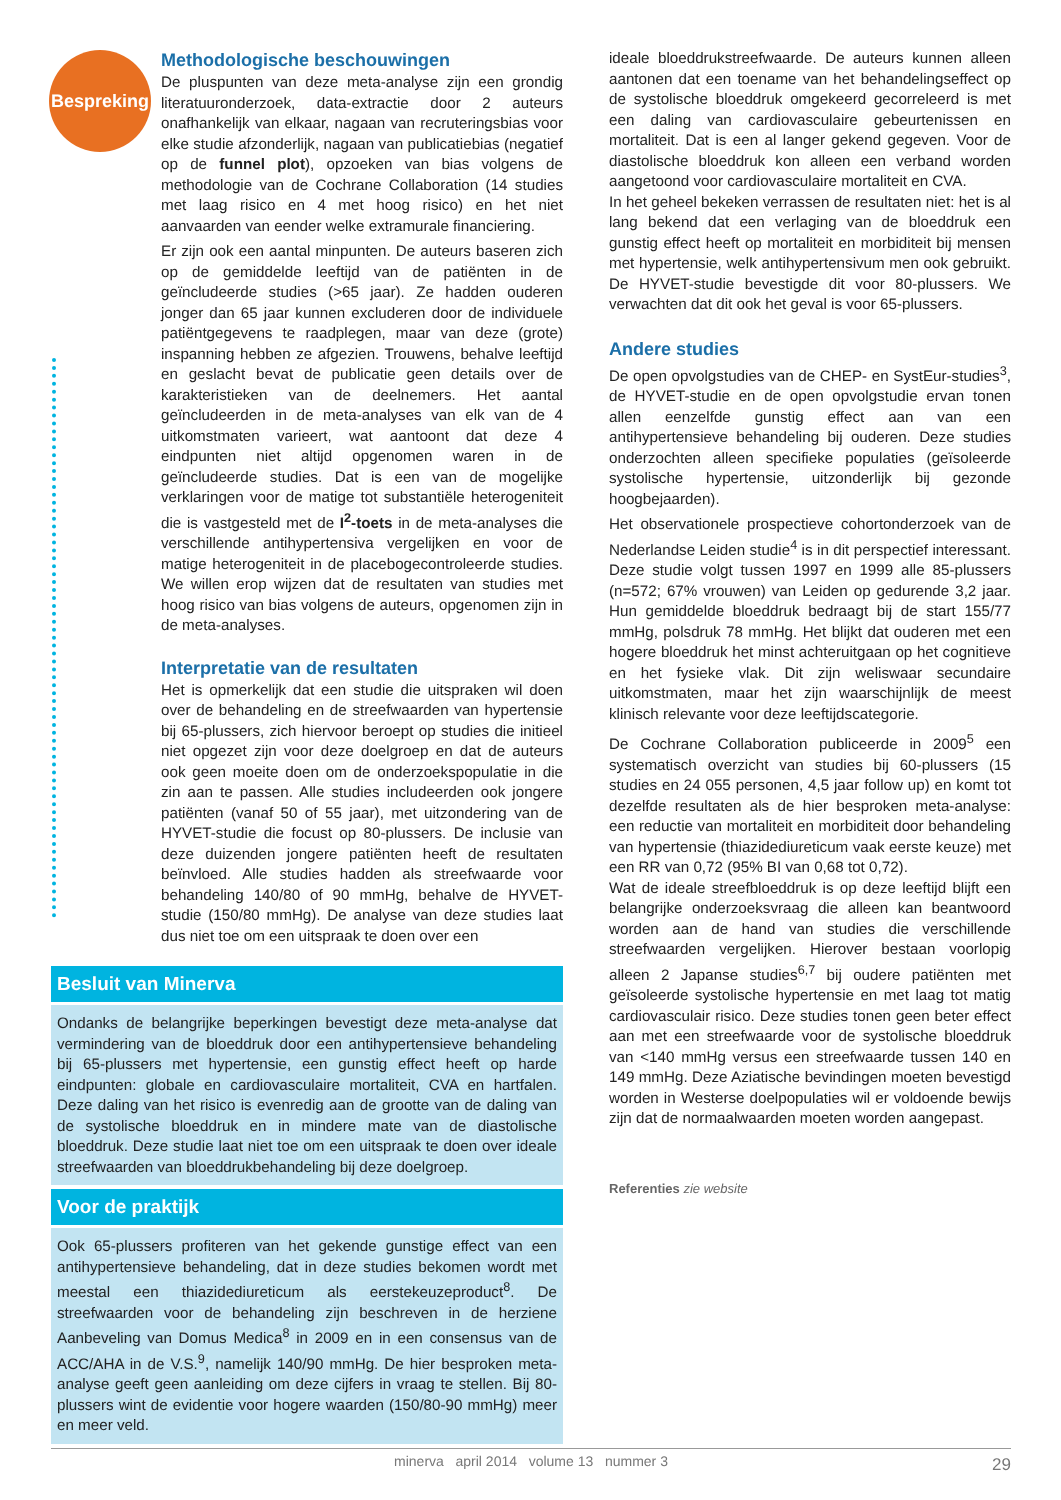Bespreking
Methodologische beschouwingen
De pluspunten van deze meta-analyse zijn een grondig literatuuronderzoek, data-extractie door 2 auteurs onafhankelijk van elkaar, nagaan van recruteringsbias voor elke studie afzonderlijk, nagaan van publicatiebias (negatief op de funnel plot), opzoeken van bias volgens de methodologie van de Cochrane Collaboration (14 studies met laag risico en 4 met hoog risico) en het niet aanvaarden van eender welke extramurale financiering.
Er zijn ook een aantal minpunten. De auteurs baseren zich op de gemiddelde leeftijd van de patiënten in de geïncludeerde studies (>65 jaar). Ze hadden ouderen jonger dan 65 jaar kunnen excluderen door de individuele patiëntgegevens te raadplegen, maar van deze (grote) inspanning hebben ze afgezien. Trouwens, behalve leeftijd en geslacht bevat de publicatie geen details over de karakteristieken van de deelnemers. Het aantal geïncludeerden in de meta-analyses van elk van de 4 uitkomstmaten varieert, wat aantoont dat deze 4 eindpunten niet altijd opgenomen waren in de geïncludeerde studies. Dat is een van de mogelijke verklaringen voor de matige tot substantiële heterogeniteit die is vastgesteld met de I<sup>2</sup>-toets in de meta-analyses die verschillende antihypertensiva vergelijken en voor de matige heterogeniteit in de placebogecontroleerde studies. We willen erop wijzen dat de resultaten van studies met hoog risico van bias volgens de auteurs, opgenomen zijn in de meta-analyses.
Interpretatie van de resultaten
Het is opmerkelijk dat een studie die uitspraken wil doen over de behandeling en de streefwaarden van hypertensie bij 65-plussers, zich hiervoor beroept op studies die initieel niet opgezet zijn voor deze doelgroep en dat de auteurs ook geen moeite doen om de onderzoekspopulatie in die zin aan te passen. Alle studies includeerden ook jongere patiënten (vanaf 50 of 55 jaar), met uitzondering van de HYVET-studie die focust op 80-plussers. De inclusie van deze duizenden jongere patiënten heeft de resultaten beïnvloed. Alle studies hadden als streefwaarde voor behandeling 140/80 of 90 mmHg, behalve de HYVET-studie (150/80 mmHg). De analyse van deze studies laat dus niet toe om een uitspraak te doen over een
Besluit van Minerva
Ondanks de belangrijke beperkingen bevestigt deze meta-analyse dat vermindering van de bloeddruk door een antihypertensieve behandeling bij 65-plussers met hypertensie, een gunstig effect heeft op harde eindpunten: globale en cardiovasculaire mortaliteit, CVA en hartfalen. Deze daling van het risico is evenredig aan de grootte van de daling van de systolische bloeddruk en in mindere mate van de diastolische bloeddruk. Deze studie laat niet toe om een uitspraak te doen over ideale streefwaarden van bloeddrukbehandeling bij deze doelgroep.
Voor de praktijk
Ook 65-plussers profiteren van het gekende gunstige effect van een antihypertensieve behandeling, dat in deze studies bekomen wordt met meestal een thiazidediureticum als eerstekeuzeproduct<sup>8</sup>. De streefwaarden voor de behandeling zijn beschreven in de herziene Aanbeveling van Domus Medica<sup>8</sup> in 2009 en in een consensus van de ACC/AHA in de V.S.<sup>9</sup>, namelijk 140/90 mmHg. De hier besproken meta-analyse geeft geen aanleiding om deze cijfers in vraag te stellen. Bij 80-plussers wint de evidentie voor hogere waarden (150/80-90 mmHg) meer en meer veld.
ideale bloeddrukstreefwaarde. De auteurs kunnen alleen aantonen dat een toename van het behandelingseffect op de systolische bloeddruk omgekeerd gecorreleerd is met een daling van cardiovasculaire gebeurtenissen en mortaliteit. Dat is een al langer gekend gegeven. Voor de diastolische bloeddruk kon alleen een verband worden aangetoond voor cardiovasculaire mortaliteit en CVA.
In het geheel bekeken verrassen de resultaten niet: het is al lang bekend dat een verlaging van de bloeddruk een gunstig effect heeft op mortaliteit en morbiditeit bij mensen met hypertensie, welk antihypertensivum men ook gebruikt. De HYVET-studie bevestigde dit voor 80-plussers. We verwachten dat dit ook het geval is voor 65-plussers.
Andere studies
De open opvolgstudies van de CHEP- en SystEur-studies<sup>3</sup>, de HYVET-studie en de open opvolgstudie ervan tonen allen eenzelfde gunstig effect aan van een antihypertensieve behandeling bij ouderen. Deze studies onderzochten alleen specifieke populaties (geïsoleerde systolische hypertensie, uitzonderlijk bij gezonde hoogbejaarden).
Het observationele prospectieve cohortonderzoek van de Nederlandse Leiden studie<sup>4</sup> is in dit perspectief interessant. Deze studie volgt tussen 1997 en 1999 alle 85-plussers (n=572; 67% vrouwen) van Leiden op gedurende 3,2 jaar. Hun gemiddelde bloeddruk bedraagt bij de start 155/77 mmHg, polsdruk 78 mmHg. Het blijkt dat ouderen met een hogere bloeddruk het minst achteruitgaan op het cognitieve en het fysieke vlak. Dit zijn weliswaar secundaire uitkomstmaten, maar het zijn waarschijnlijk de meest klinisch relevante voor deze leeftijdscategorie.
De Cochrane Collaboration publiceerde in 2009<sup>5</sup> een systematisch overzicht van studies bij 60-plussers (15 studies en 24 055 personen, 4,5 jaar follow up) en komt tot dezelfde resultaten als de hier besproken meta-analyse: een reductie van mortaliteit en morbiditeit door behandeling van hypertensie (thiazidediureticum vaak eerste keuze) met een RR van 0,72 (95% BI van 0,68 tot 0,72).
Wat de ideale streefbloeddruk is op deze leeftijd blijft een belangrijke onderzoeksvraag die alleen kan beantwoord worden aan de hand van studies die verschillende streefwaarden vergelijken. Hierover bestaan voorlopig alleen 2 Japanse studies<sup>6,7</sup> bij oudere patiënten met geïsoleerde systolische hypertensie en met laag tot matig cardiovasculair risico. Deze studies tonen geen beter effect aan met een streefwaarde voor de systolische bloeddruk van <140 mmHg versus een streefwaarde tussen 140 en 149 mmHg. Deze Aziatische bevindingen moeten bevestigd worden in Westerse doelpopulaties wil er voldoende bewijs zijn dat de normaalwaarden moeten worden aangepast.
Referenties zie website
minerva april 2014 volume 13 nummer 3 29